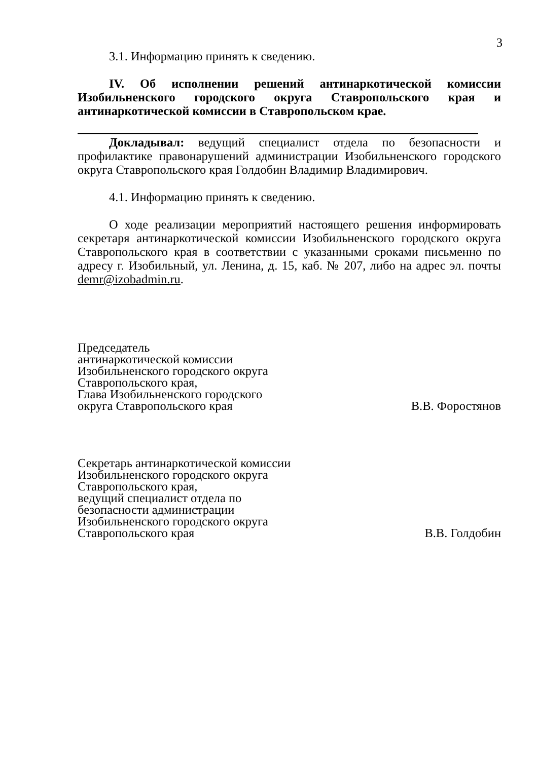3
3.1. Информацию принять к сведению.
IV. Об исполнении решений антинаркотической комиссии Изобильненского городского округа Ставропольского края и антинаркотической комиссии в Ставропольском крае.
Докладывал: ведущий специалист отдела по безопасности и профилактике правонарушений администрации Изобильненского городского округа Ставропольского края Голдобин Владимир Владимирович.
4.1. Информацию принять к сведению.
О ходе реализации мероприятий настоящего решения информировать секретаря антинаркотической комиссии Изобильненского городского округа Ставропольского края в соответствии с указанными сроками письменно по адресу г. Изобильный, ул. Ленина, д. 15, каб. № 207, либо на адрес эл. почты demr@izobadmin.ru.
Председатель
антинаркотической комиссии
Изобильненского городского округа
Ставропольского края,
Глава Изобильненского городского
округа Ставропольского края
В.В. Форостянов
Секретарь антинаркотической комиссии
Изобильненского городского округа
Ставропольского края,
ведущий специалист отдела по
безопасности администрации
Изобильненского городского округа
Ставропольского края
В.В. Голдобин